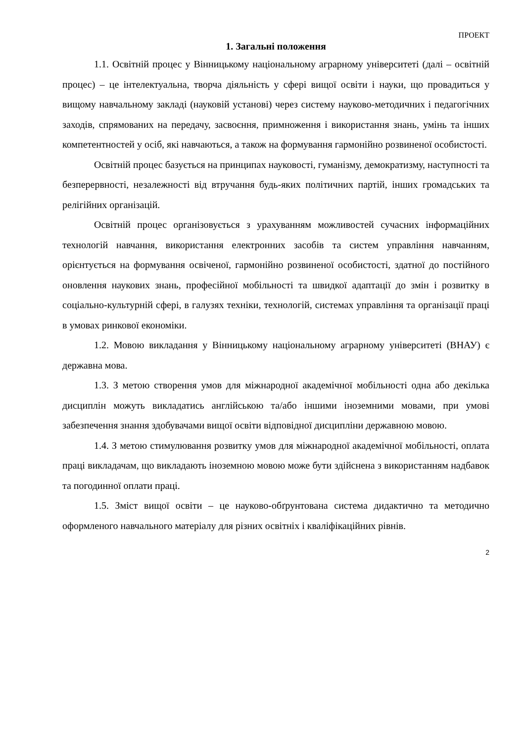ПРОЕКТ
1. Загальні положення
1.1. Освітній процес у Вінницькому національному аграрному університеті (далі – освітній процес) – це інтелектуальна, творча діяльність у сфері вищої освіти і науки, що провадиться у вищому навчальному закладі (науковій установі) через систему науково-методичних і педагогічних заходів, спрямованих на передачу, засвоєння, примноження і використання знань, умінь та інших компетентностей у осіб, які навчаються, а також на формування гармонійно розвиненої особистості.
Освітній процес базується на принципах науковості, гуманізму, демократизму, наступності та безперервності, незалежності від втручання будь-яких політичних партій, інших громадських та релігійних організацій.
Освітній процес організовується з урахуванням можливостей сучасних інформаційних технологій навчання, використання електронних засобів та систем управління навчанням, орієнтується на формування освіченої, гармонійно розвиненої особистості, здатної до постійного оновлення наукових знань, професійної мобільності та швидкої адаптації до змін і розвитку в соціально-культурній сфері, в галузях техніки, технологій, системах управління та організації праці в умовах ринкової економіки.
1.2. Мовою викладання у Вінницькому національному аграрному університеті (ВНАУ) є державна мова.
1.3. З метою створення умов для міжнародної академічної мобільності одна або декілька дисциплін можуть викладатись англійською та/або іншими іноземними мовами, при умові забезпечення знання здобувачами вищої освіти відповідної дисципліни державною мовою.
1.4. З метою стимулювання розвитку умов для міжнародної академічної мобільності, оплата праці викладачам, що викладають іноземною мовою може бути здійснена з використанням надбавок та погодинної оплати праці.
1.5. Зміст вищої освіти – це науково-обґрунтована система дидактично та методично оформленого навчального матеріалу для різних освітніх і кваліфікаційних рівнів.
2